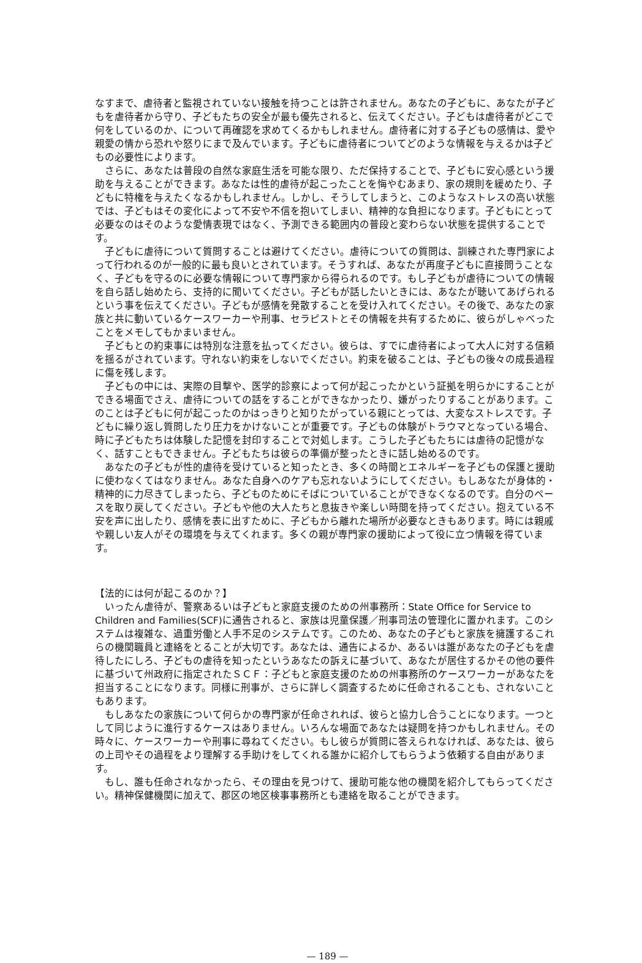なすまで、虐待者と監視されていない接触を持つことは許されません。あなたの子どもに、あなたが子どもを虐待者から守り、子どもたちの安全が最も優先されると、伝えてください。子どもは虐待者がどこで何をしているのか、について再確認を求めてくるかもしれません。虐待者に対する子どもの感情は、愛や親愛の情から恐れや怒りにまで及んでいます。子どもに虐待者についてどのような情報を与えるかは子どもの必要性によります。
さらに、あなたは普段の自然な家庭生活を可能な限り、ただ保持することで、子どもに安心感という援助を与えることができます。あなたは性的虐待が起こったことを悔やむあまり、家の規則を緩めたり、子どもに特権を与えたくなるかもしれません。しかし、そうしてしまうと、このようなストレスの高い状態では、子どもはその変化によって不安や不信を抱いてしまい、精神的な負担になります。子どもにとって必要なのはそのような愛情表現ではなく、予測できる範囲内の普段と変わらない状態を提供することです。
子どもに虐待について質問することは避けてください。虐待についての質問は、訓練された専門家によって行われるのが一般的に最も良いとされています。そうすれば、あなたが再度子どもに直接問うことなく、子どもを守るのに必要な情報について専門家から得られるのです。もし子どもが虐待についての情報を自ら話し始めたら、支持的に聞いてください。子どもが話したいときには、あなたが聴いてあげられるという事を伝えてください。子どもが感情を発散することを受け入れてください。その後で、あなたの家族と共に動いているケースワーカーや刑事、セラピストとその情報を共有するために、彼らがしゃべったことをメモしてもかまいません。
子どもとの約束事には特別な注意を払ってください。彼らは、すでに虐待者によって大人に対する信頼を揺るがされています。守れない約束をしないでください。約束を破ることは、子どもの後々の成長過程に傷を残します。
子どもの中には、実際の目撃や、医学的診察によって何が起こったかという証拠を明らかにすることができる場面でさえ、虐待についての話をすることができなかったり、嫌がったりすることがあります。このことは子どもに何が起こったのかはっきりと知りたがっている親にとっては、大変なストレスです。子どもに繰り返し質問したり圧力をかけないことが重要です。子どもの体験がトラウマとなっている場合、時に子どもたちは体験した記憶を封印することで対処します。こうした子どもたちには虐待の記憶がなく、話すこともできません。子どもたちは彼らの準備が整ったときに話し始めるのです。
あなたの子どもが性的虐待を受けていると知ったとき、多くの時間とエネルギーを子どもの保護と援助に使わなくてはなりません。あなた自身へのケアも忘れないようにしてください。もしあなたが身体的・精神的に力尽きてしまったら、子どものためにそばについていることができなくなるのです。自分のペースを取り戻してください。子どもや他の大人たちと息抜きや楽しい時間を持ってください。抱えている不安を声に出したり、感情を表に出すために、子どもから離れた場所が必要なときもあります。時には親戚や親しい友人がその環境を与えてくれます。多くの親が専門家の援助によって役に立つ情報を得ています。
【法的には何が起こるのか？】
いったん虐待が、警察あるいは子どもと家庭支援のための州事務所：State Office for Service to Children and Families(SCF)に通告されると、家族は児童保護／刑事司法の管理化に置かれます。このシステムは複雑な、過重労働と人手不足のシステムです。このため、あなたの子どもと家族を擁護するこれらの機関職員と連絡をとることが大切です。あなたは、通告によるか、あるいは誰があなたの子どもを虐待したにしろ、子どもの虐待を知ったというあなたの訴えに基づいて、あなたが居住するかその他の要件に基づいて州政府に指定されたＳＣＦ：子どもと家庭支援のための州事務所のケースワーカーがあなたを担当することになります。同様に刑事が、さらに詳しく調査するために任命されることも、されないこともあります。
もしあなたの家族について何らかの専門家が任命されれば、彼らと協力し合うことになります。一つとして同じように進行するケースはありません。いろんな場面であなたは疑問を持つかもしれません。その時々に、ケースワーカーや刑事に尋ねてください。もし彼らが質問に答えられなければ、あなたは、彼らの上司やその過程をより理解する手助けをしてくれる誰かに紹介してもらうよう依頼する自由があります。
もし、誰も任命されなかったら、その理由を見つけて、援助可能な他の機関を紹介してもらってください。精神保健機関に加えて、郡区の地区検事事務所とも連絡を取ることができます。
— 189 —